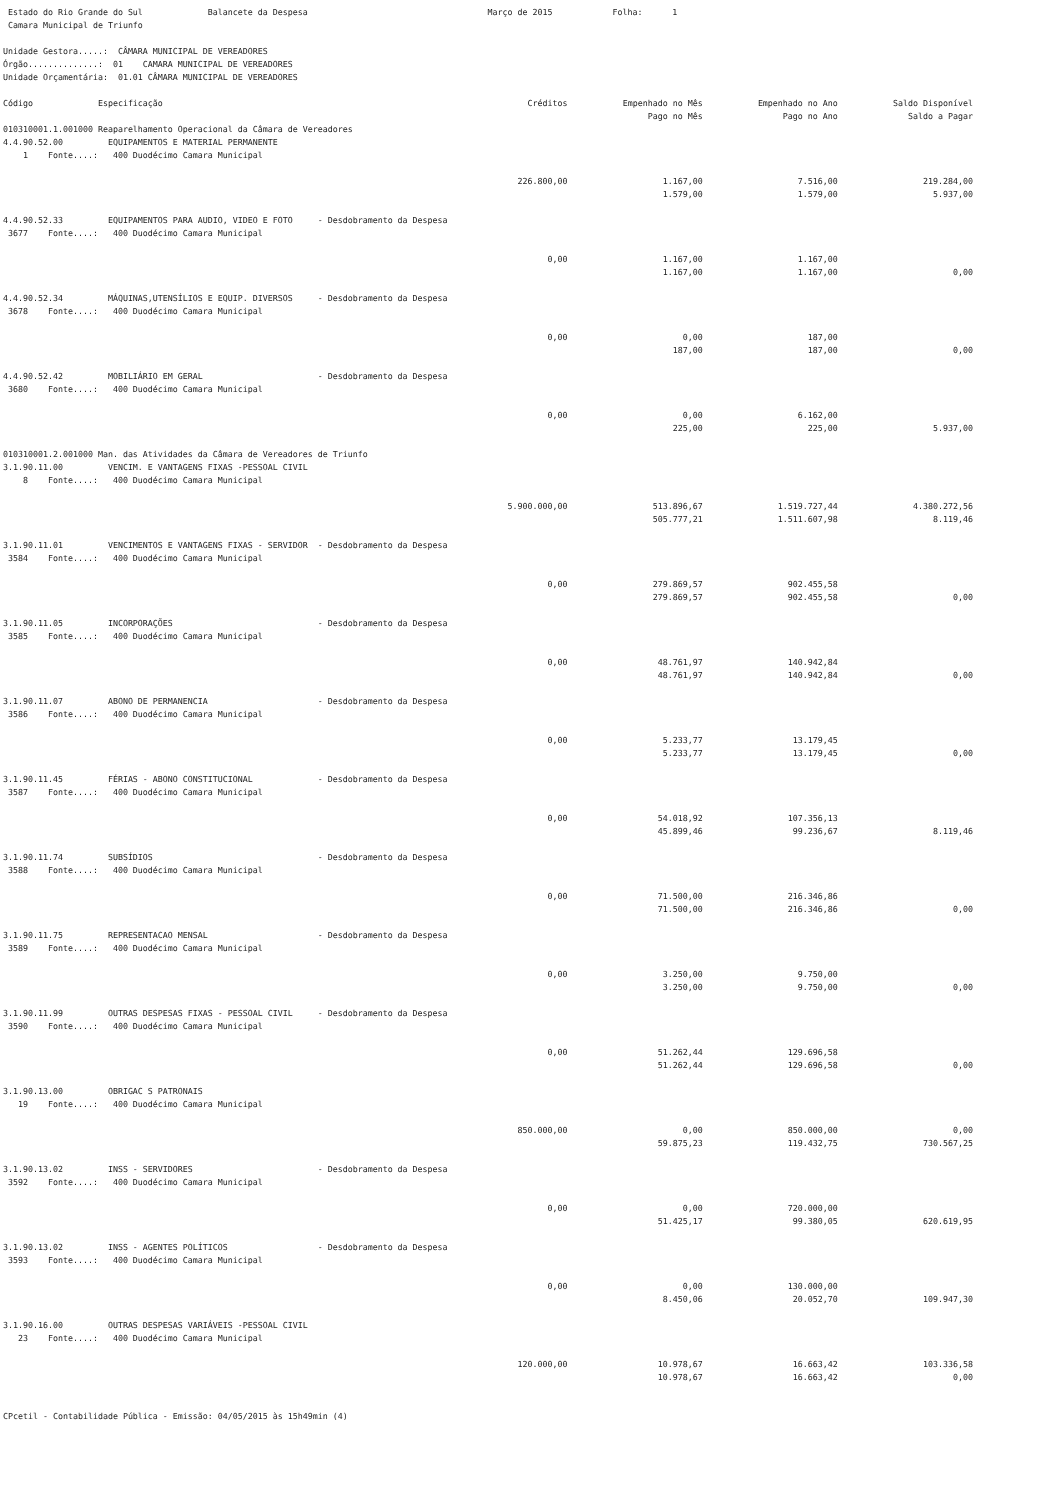Estado do Rio Grande do Sul Balancete da Despesa Março de 2015 Folha: 1 Camara Municipal de Triunfo
Unidade Gestora.....: CÂMARA MUNICIPAL DE VEREADORES Órgão..............: 01 CAMARA MUNICIPAL DE VEREADORES Unidade Orçamentária: 01.01 CÂMARA MUNICIPAL DE VEREADORES
| Código Especificação | Créditos | Empenhado no Mês Pago no Mês | Empenhado no Ano Pago no Ano | Saldo Disponível Saldo a Pagar |
| --- | --- | --- | --- | --- |
| 010310001.1.001000 Reaparelhamento Operacional da Câmara de Vereadores 4.4.90.52.00 EQUIPAMENTOS E MATERIAL PERMANENTE 1 Fonte....: 400 Duodécimo Camara Municipal | | | | |
| | 226.800,00 | 1.167,00 | 7.516,00 | 219.284,00 |
| | | 1.579,00 | 1.579,00 | 5.937,00 |
| 4.4.90.52.33 EQUIPAMENTOS PARA AUDIO, VIDEO E FOTO - Desdobramento da Despesa 3677 Fonte....: 400 Duodécimo Camara Municipal | | | | |
| | 0,00 | 1.167,00 | 1.167,00 | |
| | | 1.167,00 | 1.167,00 | 0,00 |
| 4.4.90.52.34 MÁQUINAS,UTENSÍLIOS E EQUIP. DIVERSOS - Desdobramento da Despesa 3678 Fonte....: 400 Duodécimo Camara Municipal | | | | |
| | 0,00 | 0,00 | 187,00 | |
| | | 187,00 | 187,00 | 0,00 |
| 4.4.90.52.42 MOBILIÁRIO EM GERAL - Desdobramento da Despesa 3680 Fonte....: 400 Duodécimo Camara Municipal | | | | |
| | 0,00 | 0,00 | 6.162,00 | |
| | | 225,00 | 225,00 | 5.937,00 |
| 010310001.2.001000 Man. das Atividades da Câmara de Vereadores de Triunfo 3.1.90.11.00 VENCIM. E VANTAGENS FIXAS -PESSOAL CIVIL 8 Fonte....: 400 Duodécimo Camara Municipal | | | | |
| | 5.900.000,00 | 513.896,67 | 1.519.727,44 | 4.380.272,56 |
| | | 505.777,21 | 1.511.607,98 | 8.119,46 |
| 3.1.90.11.01 VENCIMENTOS E VANTAGENS FIXAS - SERVIDOR - Desdobramento da Despesa 3584 Fonte....: 400 Duodécimo Camara Municipal | | | | |
| | 0,00 | 279.869,57 | 902.455,58 | |
| | | 279.869,57 | 902.455,58 | 0,00 |
| 3.1.90.11.05 INCORPORAÇÕES - Desdobramento da Despesa 3585 Fonte....: 400 Duodécimo Camara Municipal | | | | |
| | 0,00 | 48.761,97 | 140.942,84 | |
| | | 48.761,97 | 140.942,84 | 0,00 |
| 3.1.90.11.07 ABONO DE PERMANENCIA - Desdobramento da Despesa 3586 Fonte....: 400 Duodécimo Camara Municipal | | | | |
| | 0,00 | 5.233,77 | 13.179,45 | |
| | | 5.233,77 | 13.179,45 | 0,00 |
| 3.1.90.11.45 FÉRIAS - ABONO CONSTITUCIONAL - Desdobramento da Despesa 3587 Fonte....: 400 Duodécimo Camara Municipal | | | | |
| | 0,00 | 54.018,92 | 107.356,13 | |
| | | 45.899,46 | 99.236,67 | 8.119,46 |
| 3.1.90.11.74 SUBSÍDIOS - Desdobramento da Despesa 3588 Fonte....: 400 Duodécimo Camara Municipal | | | | |
| | 0,00 | 71.500,00 | 216.346,86 | |
| | | 71.500,00 | 216.346,86 | 0,00 |
| 3.1.90.11.75 REPRESENTACAO MENSAL - Desdobramento da Despesa 3589 Fonte....: 400 Duodécimo Camara Municipal | | | | |
| | 0,00 | 3.250,00 | 9.750,00 | |
| | | 3.250,00 | 9.750,00 | 0,00 |
| 3.1.90.11.99 OUTRAS DESPESAS FIXAS - PESSOAL CIVIL - Desdobramento da Despesa 3590 Fonte....: 400 Duodécimo Camara Municipal | | | | |
| | 0,00 | 51.262,44 | 129.696,58 | |
| | | 51.262,44 | 129.696,58 | 0,00 |
| 3.1.90.13.00 OBRIGAC S PATRONAIS 19 Fonte....: 400 Duodécimo Camara Municipal | | | | |
| | 850.000,00 | 0,00 | 850.000,00 | 0,00 |
| | | 59.875,23 | 119.432,75 | 730.567,25 |
| 3.1.90.13.02 INSS - SERVIDORES - Desdobramento da Despesa 3592 Fonte....: 400 Duodécimo Camara Municipal | | | | |
| | 0,00 | 0,00 | 720.000,00 | |
| | | 51.425,17 | 99.380,05 | 620.619,95 |
| 3.1.90.13.02 INSS - AGENTES POLÍTICOS - Desdobramento da Despesa 3593 Fonte....: 400 Duodécimo Camara Municipal | | | | |
| | 0,00 | 0,00 | 130.000,00 | |
| | | 8.450,06 | 20.052,70 | 109.947,30 |
| 3.1.90.16.00 OUTRAS DESPESAS VARIÁVEIS -PESSOAL CIVIL 23 Fonte....: 400 Duodécimo Camara Municipal | | | | |
| | 120.000,00 | 10.978,67 | 16.663,42 | 103.336,58 |
| | | 10.978,67 | 16.663,42 | 0,00 |
CPcetil - Contabilidade Pública - Emissão: 04/05/2015 às 15h49min (4)